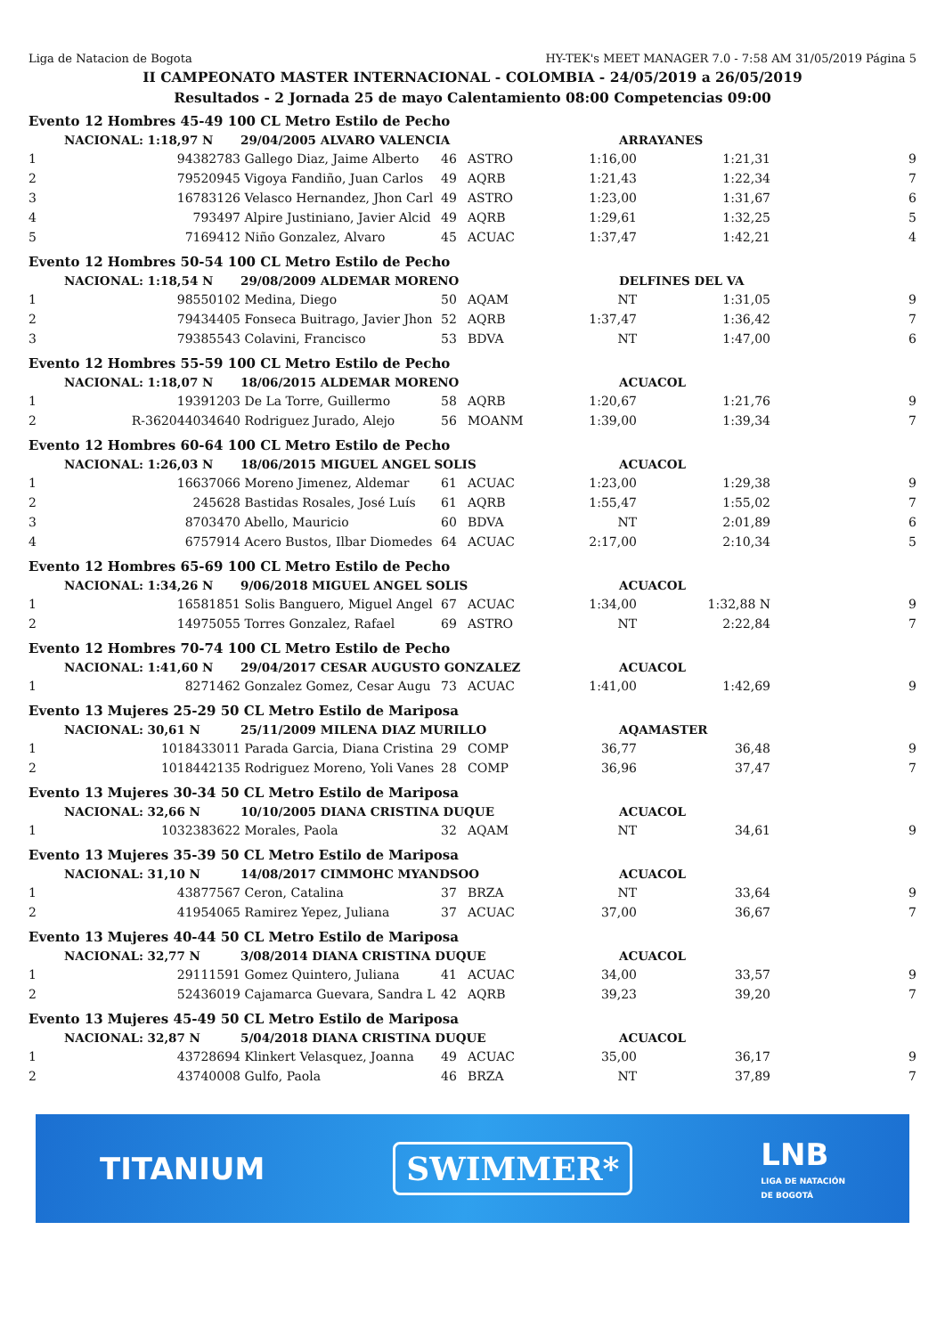Liga de Natacion de Bogota HY-TEK's MEET MANAGER 7.0 - 7:58 AM 31/05/2019 Página 5
II CAMPEONATO MASTER INTERNACIONAL - COLOMBIA - 24/05/2019 a 26/05/2019
Resultados - 2 Jornada 25 de mayo Calentamiento 08:00 Competencias 09:00
| Evento 12 Hombres 45-49 100 CL Metro Estilo de Pecho | | | | | | | | |
| | NACIONAL: 1:18,97 N | 29/04/2005 ALVARO VALENCIA | | | ARRAYANES | | | |
| 1 | 94382783 | Gallego Diaz, Jaime Alberto | 46 | ASTRO | 1:16,00 | | 1:21,31 | 9 |
| 2 | 79520945 | Vigoya Fandiño, Juan Carlos | 49 | AQRB | 1:21,43 | | 1:22,34 | 7 |
| 3 | 16783126 | Velasco Hernandez, Jhon Carl | 49 | ASTRO | 1:23,00 | | 1:31,67 | 6 |
| 4 | 793497 | Alpire Justiniano, Javier Alcid | 49 | AQRB | 1:29,61 | | 1:32,25 | 5 |
| 5 | 7169412 | Niño Gonzalez, Alvaro | 45 | ACUAC | 1:37,47 | | 1:42,21 | 4 |
| Evento 12 Hombres 50-54 100 CL Metro Estilo de Pecho | | | | | | | | |
| | NACIONAL: 1:18,54 N | 29/08/2009 ALDEMAR MORENO | | | DELFINES DEL VA | | | |
| 1 | 98550102 | Medina, Diego | 50 | AQAM | NT | | 1:31,05 | 9 |
| 2 | 79434405 | Fonseca Buitrago, Javier Jhon | 52 | AQRB | 1:37,47 | | 1:36,42 | 7 |
| 3 | 79385543 | Colavini, Francisco | 53 | BDVA | NT | | 1:47,00 | 6 |
| Evento 12 Hombres 55-59 100 CL Metro Estilo de Pecho | | | | | | | | |
| | NACIONAL: 1:18,07 N | 18/06/2015 ALDEMAR MORENO | | | ACUACOL | | | |
| 1 | 19391203 | De La Torre, Guillermo | 58 | AQRB | 1:20,67 | | 1:21,76 | 9 |
| 2 | R-362044034640 | Rodriguez Jurado, Alejo | 56 | MOANM | 1:39,00 | | 1:39,34 | 7 |
| Evento 12 Hombres 60-64 100 CL Metro Estilo de Pecho | | | | | | | | |
| | NACIONAL: 1:26,03 N | 18/06/2015 MIGUEL ANGEL SOLIS | | | ACUACOL | | | |
| 1 | 16637066 | Moreno Jimenez, Aldemar | 61 | ACUAC | 1:23,00 | | 1:29,38 | 9 |
| 2 | 245628 | Bastidas Rosales, José Luís | 61 | AQRB | 1:55,47 | | 1:55,02 | 7 |
| 3 | 8703470 | Abello, Mauricio | 60 | BDVA | NT | | 2:01,89 | 6 |
| 4 | 6757914 | Acero Bustos, Ilbar Diomedes | 64 | ACUAC | 2:17,00 | | 2:10,34 | 5 |
| Evento 12 Hombres 65-69 100 CL Metro Estilo de Pecho | | | | | | | | |
| | NACIONAL: 1:34,26 N | 9/06/2018 MIGUEL ANGEL SOLIS | | | ACUACOL | | | |
| 1 | 16581851 | Solis Banguero, Miguel Angel | 67 | ACUAC | 1:34,00 | | 1:32,88 N | 9 |
| 2 | 14975055 | Torres Gonzalez, Rafael | 69 | ASTRO | NT | | 2:22,84 | 7 |
| Evento 12 Hombres 70-74 100 CL Metro Estilo de Pecho | | | | | | | | |
| | NACIONAL: 1:41,60 N | 29/04/2017 CESAR AUGUSTO GONZALEZ | | | ACUACOL | | | |
| 1 | 8271462 | Gonzalez Gomez, Cesar Augu | 73 | ACUAC | 1:41,00 | | 1:42,69 | 9 |
| Evento 13 Mujeres 25-29 50 CL Metro Estilo de Mariposa | | | | | | | | |
| | NACIONAL: 30,61 N | 25/11/2009 MILENA DIAZ MURILLO | | | AQAMASTER | | | |
| 1 | 1018433011 | Parada Garcia, Diana Cristina | 29 | COMP | 36,77 | | 36,48 | 9 |
| 2 | 1018442135 | Rodriguez Moreno, Yoli Vanes | 28 | COMP | 36,96 | | 37,47 | 7 |
| Evento 13 Mujeres 30-34 50 CL Metro Estilo de Mariposa | | | | | | | | |
| | NACIONAL: 32,66 N | 10/10/2005 DIANA CRISTINA DUQUE | | | ACUACOL | | | |
| 1 | 1032383622 | Morales, Paola | 32 | AQAM | NT | | 34,61 | 9 |
| Evento 13 Mujeres 35-39 50 CL Metro Estilo de Mariposa | | | | | | | | |
| | NACIONAL: 31,10 N | 14/08/2017 CIMMOHC MYANDSOO | | | ACUACOL | | | |
| 1 | 43877567 | Ceron, Catalina | 37 | BRZA | NT | | 33,64 | 9 |
| 2 | 41954065 | Ramirez Yepez, Juliana | 37 | ACUAC | 37,00 | | 36,67 | 7 |
| Evento 13 Mujeres 40-44 50 CL Metro Estilo de Mariposa | | | | | | | | |
| | NACIONAL: 32,77 N | 3/08/2014 DIANA CRISTINA DUQUE | | | ACUACOL | | | |
| 1 | 29111591 | Gomez Quintero, Juliana | 41 | ACUAC | 34,00 | | 33,57 | 9 |
| 2 | 52436019 | Cajamarca Guevara, Sandra L | 42 | AQRB | 39,23 | | 39,20 | 7 |
| Evento 13 Mujeres 45-49 50 CL Metro Estilo de Mariposa | | | | | | | | |
| | NACIONAL: 32,87 N | 5/04/2018 DIANA CRISTINA DUQUE | | | ACUACOL | | | |
| 1 | 43728694 | Klinkert Velasquez, Joanna | 49 | ACUAC | 35,00 | | 36,17 | 9 |
| 2 | 43740008 | Gulfo, Paola | 46 | BRZA | NT | | 37,89 | 7 |
TITANIUM SWIMMER* LNB
LIGA DE NATACIÓN
DE BOGOTÁ